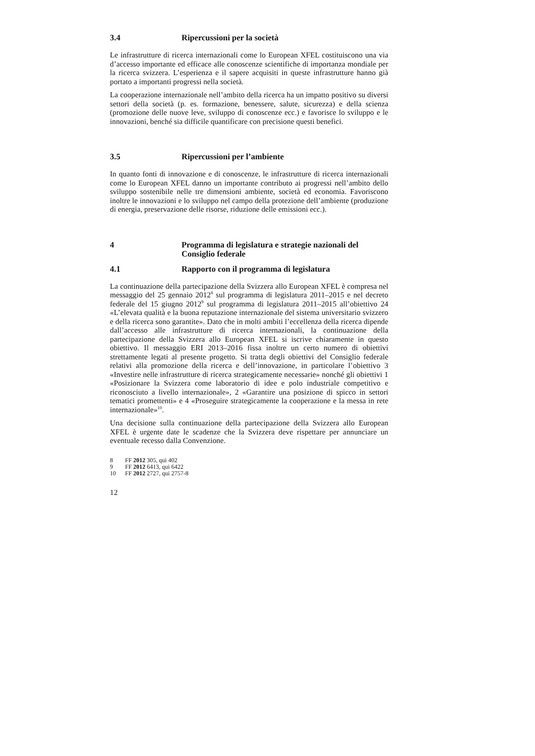3.4 Ripercussioni per la società
Le infrastrutture di ricerca internazionali come lo European XFEL costituiscono una via d’accesso importante ed efficace alle conoscenze scientifiche di importanza mondiale per la ricerca svizzera. L’esperienza e il sapere acquisiti in queste infrastrutture hanno già portato a importanti progressi nella società.
La cooperazione internazionale nell’ambito della ricerca ha un impatto positivo su diversi settori della società (p. es. formazione, benessere, salute, sicurezza) e della scienza (promozione delle nuove leve, sviluppo di conoscenze ecc.) e favorisce lo sviluppo e le innovazioni, benché sia difficile quantificare con precisione questi benefici.
3.5 Ripercussioni per l’ambiente
In quanto fonti di innovazione e di conoscenze, le infrastrutture di ricerca internazionali come lo European XFEL danno un importante contributo ai progressi nell’ambito dello sviluppo sostenibile nelle tre dimensioni ambiente, società ed economia. Favoriscono inoltre le innovazioni e lo sviluppo nel campo della protezione dell’ambiente (produzione di energia, preservazione delle risorse, riduzione delle emissioni ecc.).
4 Programma di legislatura e strategie nazionali del Consiglio federale
4.1 Rapporto con il programma di legislatura
La continuazione della partecipazione della Svizzera allo European XFEL è compresa nel messaggio del 25 gennaio 2012<sup>8</sup> sul programma di legislatura 2011–2015 e nel decreto federale del 15 giugno 2012<sup>9</sup> sul programma di legislatura 2011–2015 all’obiettivo 24 «L’elevata qualità e la buona reputazione internazionale del sistema universitario svizzero e della ricerca sono garantite». Dato che in molti ambiti l’eccellenza della ricerca dipende dall’accesso alle infrastrutture di ricerca internazionali, la continuazione della partecipazione della Svizzera allo European XFEL si iscrive chiaramente in questo obiettivo. Il messaggio ERI 2013–2016 fissa inoltre un certo numero di obiettivi strettamente legati al presente progetto. Si tratta degli obiettivi del Consiglio federale relativi alla promozione della ricerca e dell’innovazione, in particolare l’obiettivo 3 «Investire nelle infrastrutture di ricerca strategicamente necessarie» nonché gli obiettivi 1 «Posizionare la Svizzera come laboratorio di idee e polo industriale competitivo e riconosciuto a livello internazionale», 2 «Garantire una posizione di spicco in settori tematici promettenti» e 4 «Proseguire strategicamente la cooperazione e la messa in rete internazionale»<sup>10</sup>.
Una decisione sulla continuazione della partecipazione della Svizzera allo European XFEL è urgente date le scadenze che la Svizzera deve rispettare per annunciare un eventuale recesso dalla Convenzione.
8 FF 2012 305, qui 402
9 FF 2012 6413, qui 6422
10 FF 2012 2727, qui 2757-8
12